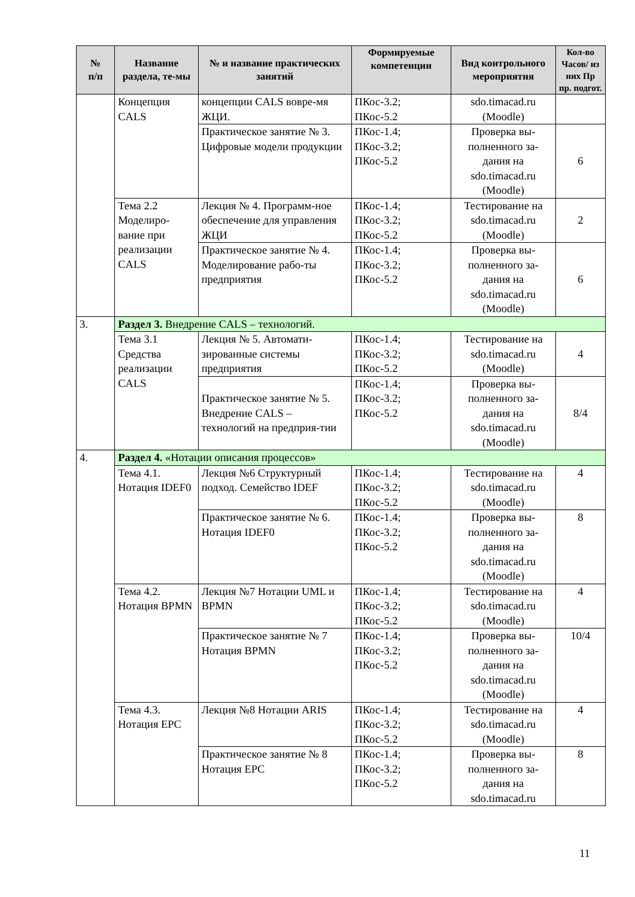| № п/п | Название раздела, те-мы | № и название практических занятий | Формируемые компетенции | Вид контрольного мероприятия | Кол-во Часов/ из них Пр пр. подгот. |
| --- | --- | --- | --- | --- | --- |
| | Концепция CALS | концепции CALS вовре-мя ЖЦИ. | ПКос-3.2; ПКос-5.2 | sdo.timacad.ru (Moodle) | |
| | | Практическое занятие № 3. Цифровые модели продукции | ПКос-1.4; ПКос-3.2; ПКос-5.2 | Проверка вы-полненного за-дания на sdo.timacad.ru (Moodle) | 6 |
| | Тема 2.2 Моделиро-вание при реализации CALS | Лекция № 4. Программ-ное обеспечение для управления ЖЦИ | ПКос-1.4; ПКос-3.2; ПКос-5.2 | Тестирование на sdo.timacad.ru (Moodle) | 2 |
| | | Практическое занятие № 4. Моделирование рабо-ты предприятия | ПКос-1.4; ПКос-3.2; ПКос-5.2 | Проверка вы-полненного за-дания на sdo.timacad.ru (Moodle) | 6 |
| 3. | Раздел 3. Внедрение CALS – технологий. | | | | |
| | Тема 3.1 Средства реализации CALS | Лекция № 5. Автомати-зированные системы предприятия | ПКос-1.4; ПКос-3.2; ПКос-5.2 | Тестирование на sdo.timacad.ru (Moodle) | 4 |
| | | Практическое занятие № 5. Внедрение CALS – технологий на предприя-тии | ПКос-1.4; ПКос-3.2; ПКос-5.2 | Проверка вы-полненного за-дания на sdo.timacad.ru (Moodle) | 8/4 |
| 4. | Раздел 4. «Нотации описания процессов» | | | | |
| | Тема 4.1. Нотация IDEF0 | Лекция №6 Структурный подход. Семейство IDEF | ПКос-1.4; ПКос-3.2; ПКос-5.2 | Тестирование на sdo.timacad.ru (Moodle) | 4 |
| | | Практическое занятие № 6. Нотация IDEF0 | ПКос-1.4; ПКос-3.2; ПКос-5.2 | Проверка вы-полненного за-дания на sdo.timacad.ru (Moodle) | 8 |
| | Тема 4.2. Нотация BPMN | Лекция №7 Нотации UML и BPMN | ПКос-1.4; ПКос-3.2; ПКос-5.2 | Тестирование на sdo.timacad.ru (Moodle) | 4 |
| | | Практическое занятие № 7 Нотация BPMN | ПКос-1.4; ПКос-3.2; ПКос-5.2 | Проверка вы-полненного за-дания на sdo.timacad.ru (Moodle) | 10/4 |
| | Тема 4.3. Нотация EPC | Лекция №8 Нотации ARIS | ПКос-1.4; ПКос-3.2; ПКос-5.2 | Тестирование на sdo.timacad.ru (Moodle) | 4 |
| | | Практическое занятие № 8 Нотация EPC | ПКос-1.4; ПКос-3.2; ПКос-5.2 | Проверка вы-полненного за-дания на sdo.timacad.ru | 8 |
11